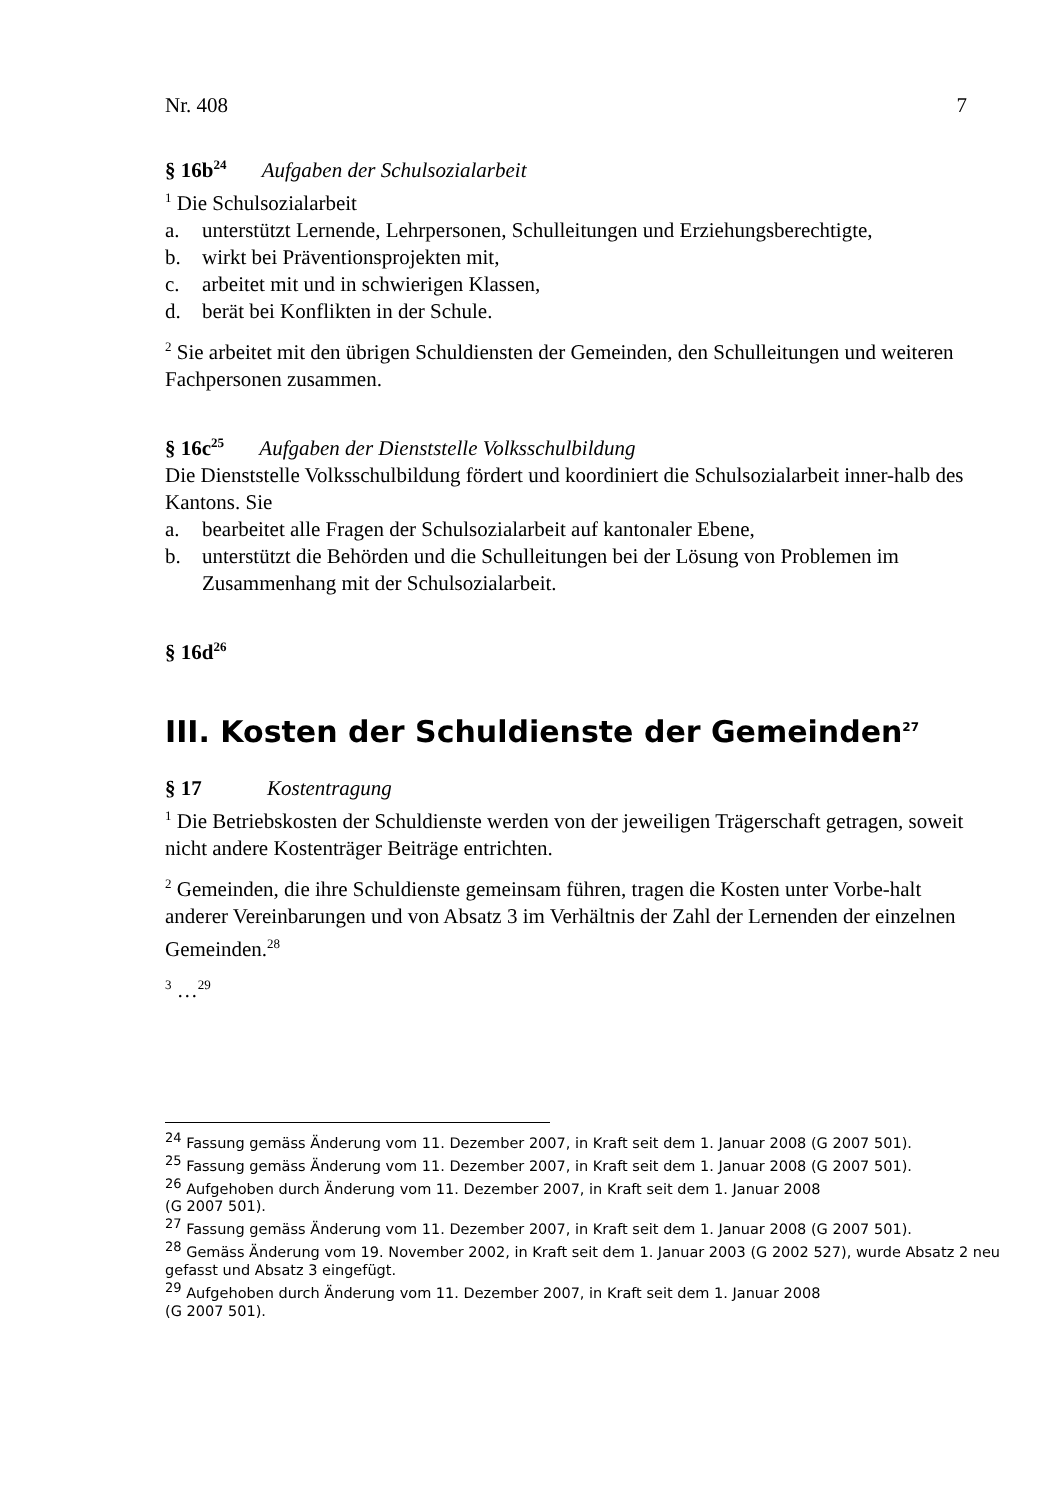Nr. 408 7
§ 16b<sup>24</sup> Aufgaben der Schulsozialarbeit
<sup>1</sup> Die Schulsozialarbeit
a. unterstützt Lernende, Lehrpersonen, Schulleitungen und Erziehungsberechtigte,
b. wirkt bei Präventionsprojekten mit,
c. arbeitet mit und in schwierigen Klassen,
d. berät bei Konflikten in der Schule.
<sup>2</sup> Sie arbeitet mit den übrigen Schuldiensten der Gemeinden, den Schulleitungen und weiteren Fachpersonen zusammen.
§ 16c<sup>25</sup> Aufgaben der Dienststelle Volksschulbildung
Die Dienststelle Volksschulbildung fördert und koordiniert die Schulsozialarbeit inner-halb des Kantons. Sie
a. bearbeitet alle Fragen der Schulsozialarbeit auf kantonaler Ebene,
b. unterstützt die Behörden und die Schulleitungen bei der Lösung von Problemen im Zusammenhang mit der Schulsozialarbeit.
§ 16d<sup>26</sup>
III. Kosten der Schuldienste der Gemeinden<sup>27</sup>
§ 17 Kostentragung
<sup>1</sup> Die Betriebskosten der Schuldienste werden von der jeweiligen Trägerschaft getragen, soweit nicht andere Kostenträger Beiträge entrichten.
<sup>2</sup> Gemeinden, die ihre Schuldienste gemeinsam führen, tragen die Kosten unter Vorbe-halt anderer Vereinbarungen und von Absatz 3 im Verhältnis der Zahl der Lernenden der einzelnen Gemeinden.<sup>28</sup>
<sup>3</sup> …<sup>29</sup>
<sup>24</sup> Fassung gemäss Änderung vom 11. Dezember 2007, in Kraft seit dem 1. Januar 2008 (G 2007 501).
<sup>25</sup> Fassung gemäss Änderung vom 11. Dezember 2007, in Kraft seit dem 1. Januar 2008 (G 2007 501).
<sup>26</sup> Aufgehoben durch Änderung vom 11. Dezember 2007, in Kraft seit dem 1. Januar 2008
(G 2007 501).
<sup>27</sup> Fassung gemäss Änderung vom 11. Dezember 2007, in Kraft seit dem 1. Januar 2008 (G 2007 501).
<sup>28</sup> Gemäss Änderung vom 19. November 2002, in Kraft seit dem 1. Januar 2003 (G 2002 527), wurde Absatz 2 neu gefasst und Absatz 3 eingefügt.
<sup>29</sup> Aufgehoben durch Änderung vom 11. Dezember 2007, in Kraft seit dem 1. Januar 2008
(G 2007 501).